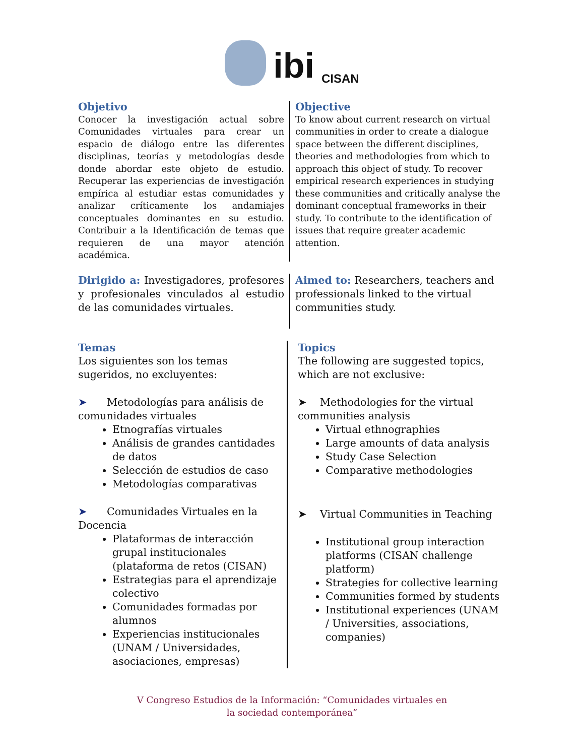ibi
CISAN
Objetivo
Conocer la investigación actual sobre Comunidades virtuales para crear un espacio de diálogo entre las diferentes disciplinas, teorías y metodologías desde donde abordar este objeto de estudio. Recuperar las experiencias de investigación empírica al estudiar estas comunidades y analizar críticamente los andamiajes conceptuales dominantes en su estudio. Contribuir a la Identificación de temas que requieren de una mayor atención académica.
Objective
To know about current research on virtual communities in order to create a dialogue space between the different disciplines, theories and methodologies from which to approach this object of study. To recover empirical research experiences in studying these communities and critically analyse the dominant conceptual frameworks in their study. To contribute to the identification of issues that require greater academic attention.
Dirigido a: Investigadores, profesores y profesionales vinculados al estudio de las comunidades virtuales.
Aimed to: Researchers, teachers and professionals linked to the virtual communities study.
Temas
Los siguientes son los temas sugeridos, no excluyentes:
➤ Metodologías para análisis de comunidades virtuales
Etnografías virtuales
Análisis de grandes cantidades de datos
Selección de estudios de caso
Metodologías comparativas
➤ Comunidades Virtuales en la Docencia
Plataformas de interacción grupal institucionales (plataforma de retos (CISAN)
Estrategias para el aprendizaje colectivo
Comunidades formadas por alumnos
Experiencias institucionales (UNAM / Universidades, asociaciones, empresas)
Topics
The following are suggested topics, which are not exclusive:
➤ Methodologies for the virtual communities analysis
Virtual ethnographies
Large amounts of data analysis
Study Case Selection
Comparative methodologies
➤ Virtual Communities in Teaching
Institutional group interaction platforms (CISAN challenge platform)
Strategies for collective learning
Communities formed by students
Institutional experiences (UNAM / Universities, associations, companies)
V Congreso Estudios de la Información: “Comunidades virtuales en
la sociedad contemporánea”